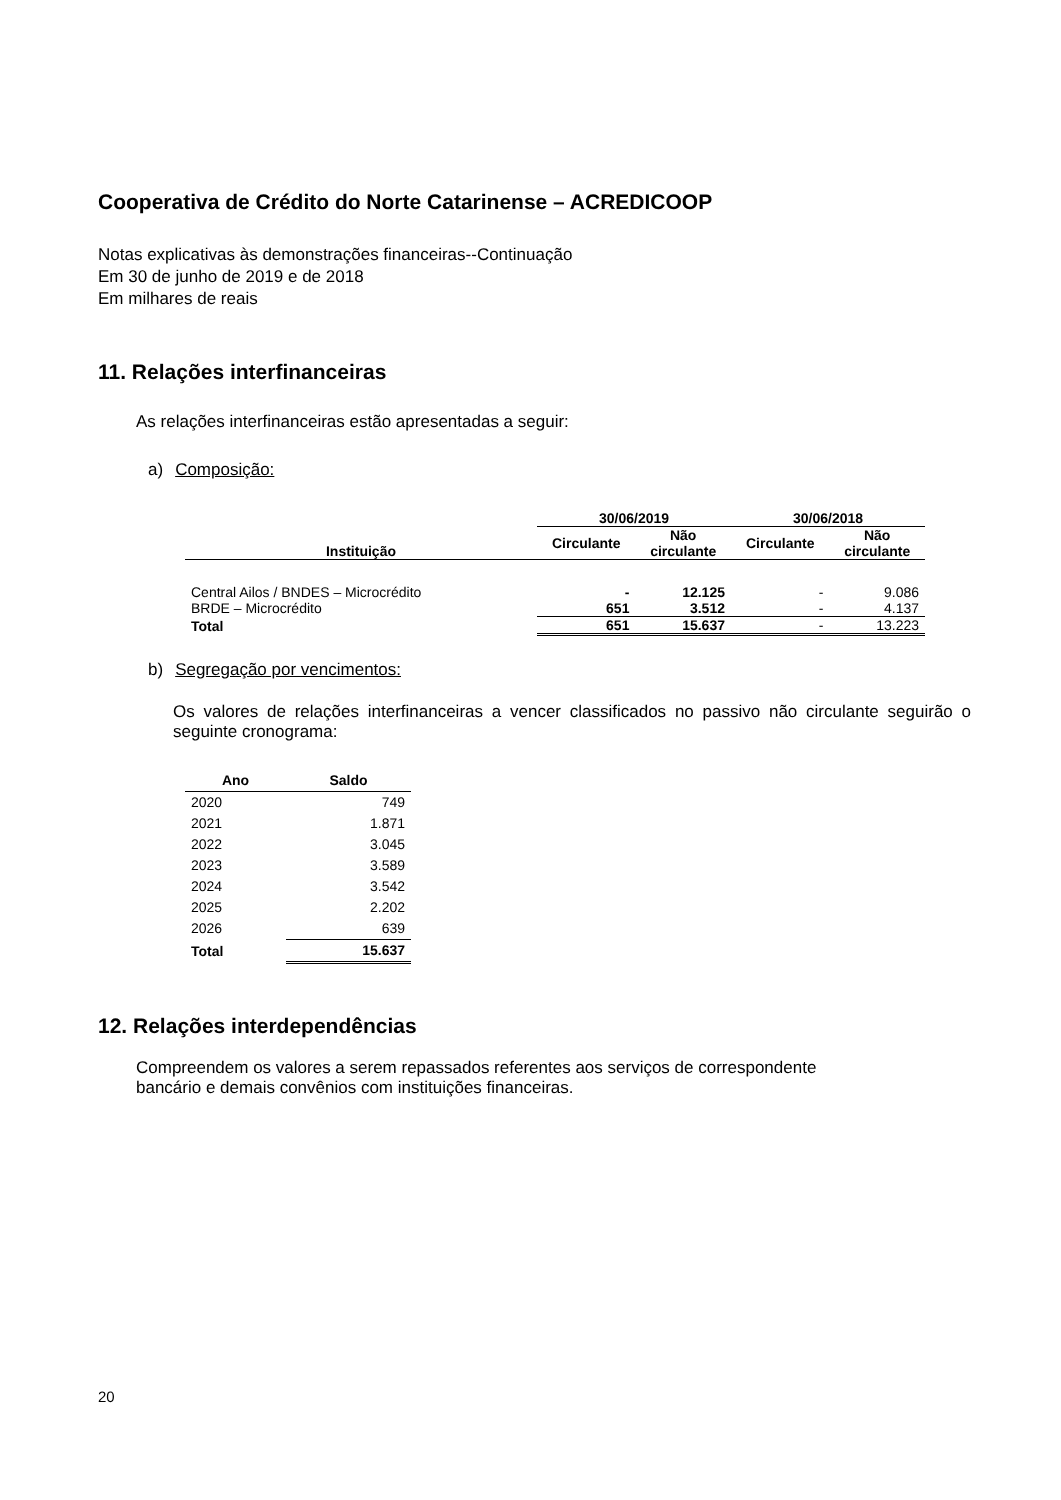Cooperativa de Crédito do Norte Catarinense – ACREDICOOP
Notas explicativas às demonstrações financeiras--Continuação
Em 30 de junho de 2019 e de 2018
Em milhares de reais
11. Relações interfinanceiras
As relações interfinanceiras estão apresentadas a seguir:
a) Composição:
| | 30/06/2019 | | 30/06/2018 | |
| --- | --- | --- | --- | --- |
| Instituição | Circulante | Não circulante | Circulante | Não circulante |
| Central Ailos / BNDES – Microcrédito | - | 12.125 | - | 9.086 |
| BRDE – Microcrédito | 651 | 3.512 | - | 4.137 |
| Total | 651 | 15.637 | - | 13.223 |
b) Segregação por vencimentos:
Os valores de relações interfinanceiras a vencer classificados no passivo não circulante seguirão o seguinte cronograma:
| Ano | Saldo |
| --- | --- |
| 2020 | 749 |
| 2021 | 1.871 |
| 2022 | 3.045 |
| 2023 | 3.589 |
| 2024 | 3.542 |
| 2025 | 2.202 |
| 2026 | 639 |
| Total | 15.637 |
12. Relações interdependências
Compreendem os valores a serem repassados referentes aos serviços de correspondente
bancário e demais convênios com instituições financeiras.
20